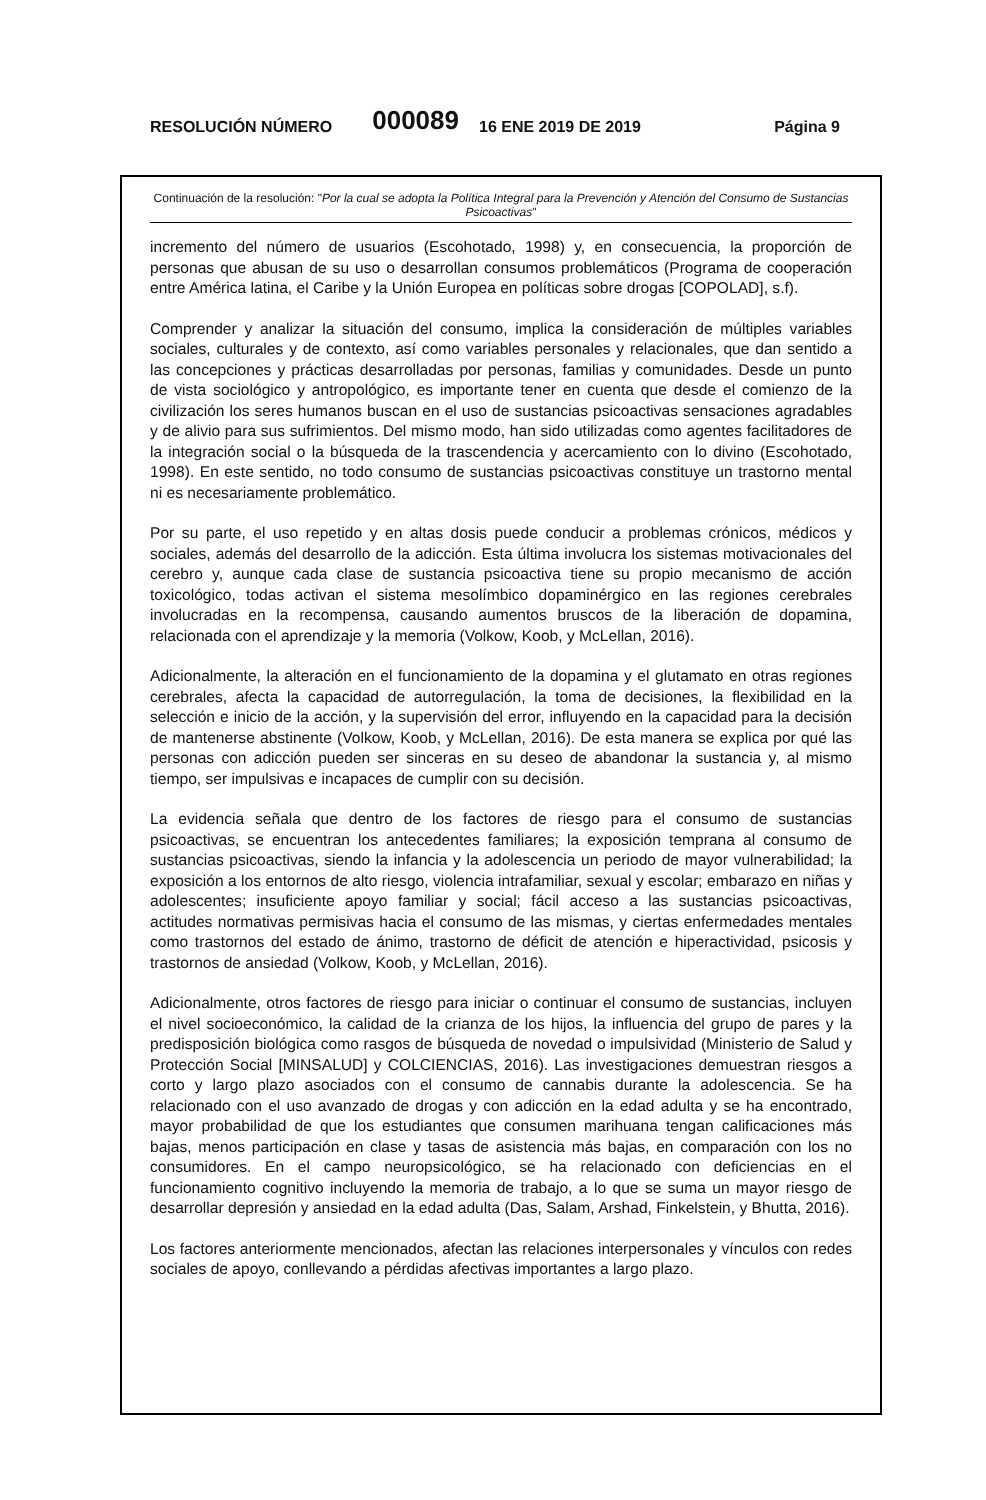RESOLUCIÓN NÚMERO 000089 16 ENE 2019 DE 2019 Página 9
Continuación de la resolución: "Por la cual se adopta la Política Integral para la Prevención y Atención del Consumo de Sustancias Psicoactivas"
incremento del número de usuarios (Escohotado, 1998) y, en consecuencia, la proporción de personas que abusan de su uso o desarrollan consumos problemáticos (Programa de cooperación entre América latina, el Caribe y la Unión Europea en políticas sobre drogas [COPOLAD], s.f).
Comprender y analizar la situación del consumo, implica la consideración de múltiples variables sociales, culturales y de contexto, así como variables personales y relacionales, que dan sentido a las concepciones y prácticas desarrolladas por personas, familias y comunidades. Desde un punto de vista sociológico y antropológico, es importante tener en cuenta que desde el comienzo de la civilización los seres humanos buscan en el uso de sustancias psicoactivas sensaciones agradables y de alivio para sus sufrimientos. Del mismo modo, han sido utilizadas como agentes facilitadores de la integración social o la búsqueda de la trascendencia y acercamiento con lo divino (Escohotado, 1998). En este sentido, no todo consumo de sustancias psicoactivas constituye un trastorno mental ni es necesariamente problemático.
Por su parte, el uso repetido y en altas dosis puede conducir a problemas crónicos, médicos y sociales, además del desarrollo de la adicción. Esta última involucra los sistemas motivacionales del cerebro y, aunque cada clase de sustancia psicoactiva tiene su propio mecanismo de acción toxicológico, todas activan el sistema mesolímbico dopaminérgico en las regiones cerebrales involucradas en la recompensa, causando aumentos bruscos de la liberación de dopamina, relacionada con el aprendizaje y la memoria (Volkow, Koob, y McLellan, 2016).
Adicionalmente, la alteración en el funcionamiento de la dopamina y el glutamato en otras regiones cerebrales, afecta la capacidad de autorregulación, la toma de decisiones, la flexibilidad en la selección e inicio de la acción, y la supervisión del error, influyendo en la capacidad para la decisión de mantenerse abstinente (Volkow, Koob, y McLellan, 2016). De esta manera se explica por qué las personas con adicción pueden ser sinceras en su deseo de abandonar la sustancia y, al mismo tiempo, ser impulsivas e incapaces de cumplir con su decisión.
La evidencia señala que dentro de los factores de riesgo para el consumo de sustancias psicoactivas, se encuentran los antecedentes familiares; la exposición temprana al consumo de sustancias psicoactivas, siendo la infancia y la adolescencia un periodo de mayor vulnerabilidad; la exposición a los entornos de alto riesgo, violencia intrafamiliar, sexual y escolar; embarazo en niñas y adolescentes; insuficiente apoyo familiar y social; fácil acceso a las sustancias psicoactivas, actitudes normativas permisivas hacia el consumo de las mismas, y ciertas enfermedades mentales como trastornos del estado de ánimo, trastorno de déficit de atención e hiperactividad, psicosis y trastornos de ansiedad (Volkow, Koob, y McLellan, 2016).
Adicionalmente, otros factores de riesgo para iniciar o continuar el consumo de sustancias, incluyen el nivel socioeconómico, la calidad de la crianza de los hijos, la influencia del grupo de pares y la predisposición biológica como rasgos de búsqueda de novedad o impulsividad (Ministerio de Salud y Protección Social [MINSALUD] y COLCIENCIAS, 2016). Las investigaciones demuestran riesgos a corto y largo plazo asociados con el consumo de cannabis durante la adolescencia. Se ha relacionado con el uso avanzado de drogas y con adicción en la edad adulta y se ha encontrado, mayor probabilidad de que los estudiantes que consumen marihuana tengan calificaciones más bajas, menos participación en clase y tasas de asistencia más bajas, en comparación con los no consumidores. En el campo neuropsicológico, se ha relacionado con deficiencias en el funcionamiento cognitivo incluyendo la memoria de trabajo, a lo que se suma un mayor riesgo de desarrollar depresión y ansiedad en la edad adulta (Das, Salam, Arshad, Finkelstein, y Bhutta, 2016).
Los factores anteriormente mencionados, afectan las relaciones interpersonales y vínculos con redes sociales de apoyo, conllevando a pérdidas afectivas importantes a largo plazo.